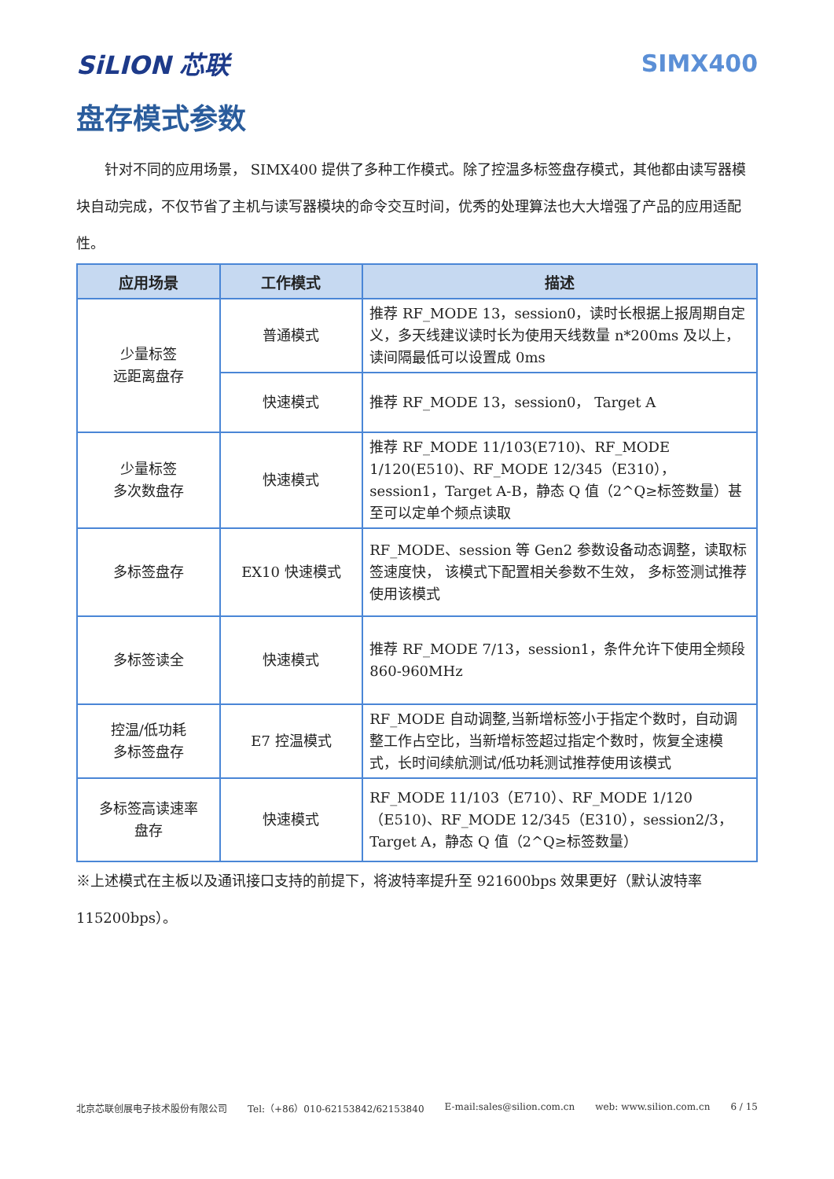SiLION 芯联 SIMX400
盘存模式参数
  针对不同的应用场景， SIMX400 提供了多种工作模式。除了控温多标签盘存模式，其他都由读写器模块自动完成，不仅节省了主机与读写器模块的命令交互时间，优秀的处理算法也大大增强了产品的应用适配性。
| 应用场景 | 工作模式 | 描述 |
| --- | --- | --- |
| 少量标签 远距离盘存 | 普通模式 | 推荐 RF_MODE 13，session0，读时长根据上报周期自定义，多天线建议读时长为使用天线数量 n*200ms 及以上， 读间隔最低可以设置成 0ms |
| | 快速模式 | 推荐 RF_MODE 13，session0， Target A |
| 少量标签 多次数盘存 | 快速模式 | 推荐 RF_MODE 11/103(E710)、RF_MODE 1/120(E510)、RF_MODE 12/345（E310），session1，Target A-B，静态 Q 值（2^Q≥标签数量）甚至可以定单个频点读取 |
| 多标签盘存 | EX10 快速模式 | RF_MODE、session 等 Gen2 参数设备动态调整，读取标签速度快， 该模式下配置相关参数不生效， 多标签测试推荐使用该模式 |
| 多标签读全 | 快速模式 | 推荐 RF_MODE 7/13，session1，条件允许下使用全频段 860-960MHz |
| 控温/低功耗 多标签盘存 | E7 控温模式 | RF_MODE 自动调整,当新增标签小于指定个数时，自动调整工作占空比，当新增标签超过指定个数时，恢复全速模式，长时间续航测试/低功耗测试推荐使用该模式 |
| 多标签高读速率 盘存 | 快速模式 | RF_MODE 11/103（E710）、RF_MODE 1/120（E510)、RF_MODE 12/345（E310），session2/3，Target A，静态 Q 值（2^Q≥标签数量） |
※上述模式在主板以及通讯接口支持的前提下，将波特率提升至 921600bps 效果更好（默认波特率 115200bps）。
北京芯联创展电子技术股份有限公司 Tel:（+86）010-62153842/62153840 E-mail:sales@silion.com.cn web: www.silion.com.cn 6 / 15